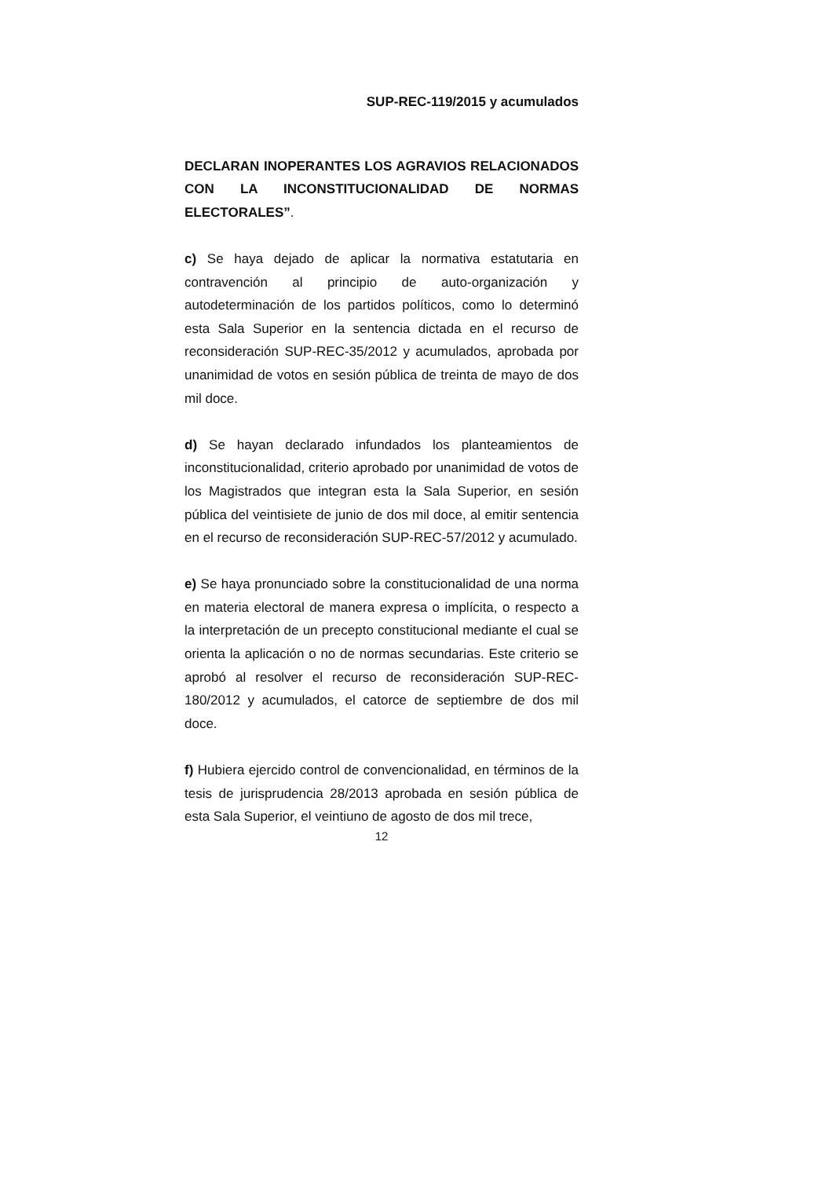SUP-REC-119/2015 y acumulados
DECLARAN INOPERANTES LOS AGRAVIOS RELACIONADOS CON LA INCONSTITUCIONALIDAD DE NORMAS ELECTORALES”.
c) Se haya dejado de aplicar la normativa estatutaria en contravención al principio de auto-organización y autodeterminación de los partidos políticos, como lo determinó esta Sala Superior en la sentencia dictada en el recurso de reconsideración SUP-REC-35/2012 y acumulados, aprobada por unanimidad de votos en sesión pública de treinta de mayo de dos mil doce.
d) Se hayan declarado infundados los planteamientos de inconstitucionalidad, criterio aprobado por unanimidad de votos de los Magistrados que integran esta la Sala Superior, en sesión pública del veintisiete de junio de dos mil doce, al emitir sentencia en el recurso de reconsideración SUP-REC-57/2012 y acumulado.
e) Se haya pronunciado sobre la constitucionalidad de una norma en materia electoral de manera expresa o implícita, o respecto a la interpretación de un precepto constitucional mediante el cual se orienta la aplicación o no de normas secundarias. Este criterio se aprobó al resolver el recurso de reconsideración SUP-REC-180/2012 y acumulados, el catorce de septiembre de dos mil doce.
f) Hubiera ejercido control de convencionalidad, en términos de la tesis de jurisprudencia 28/2013 aprobada en sesión pública de esta Sala Superior, el veintiuno de agosto de dos mil trece,
12